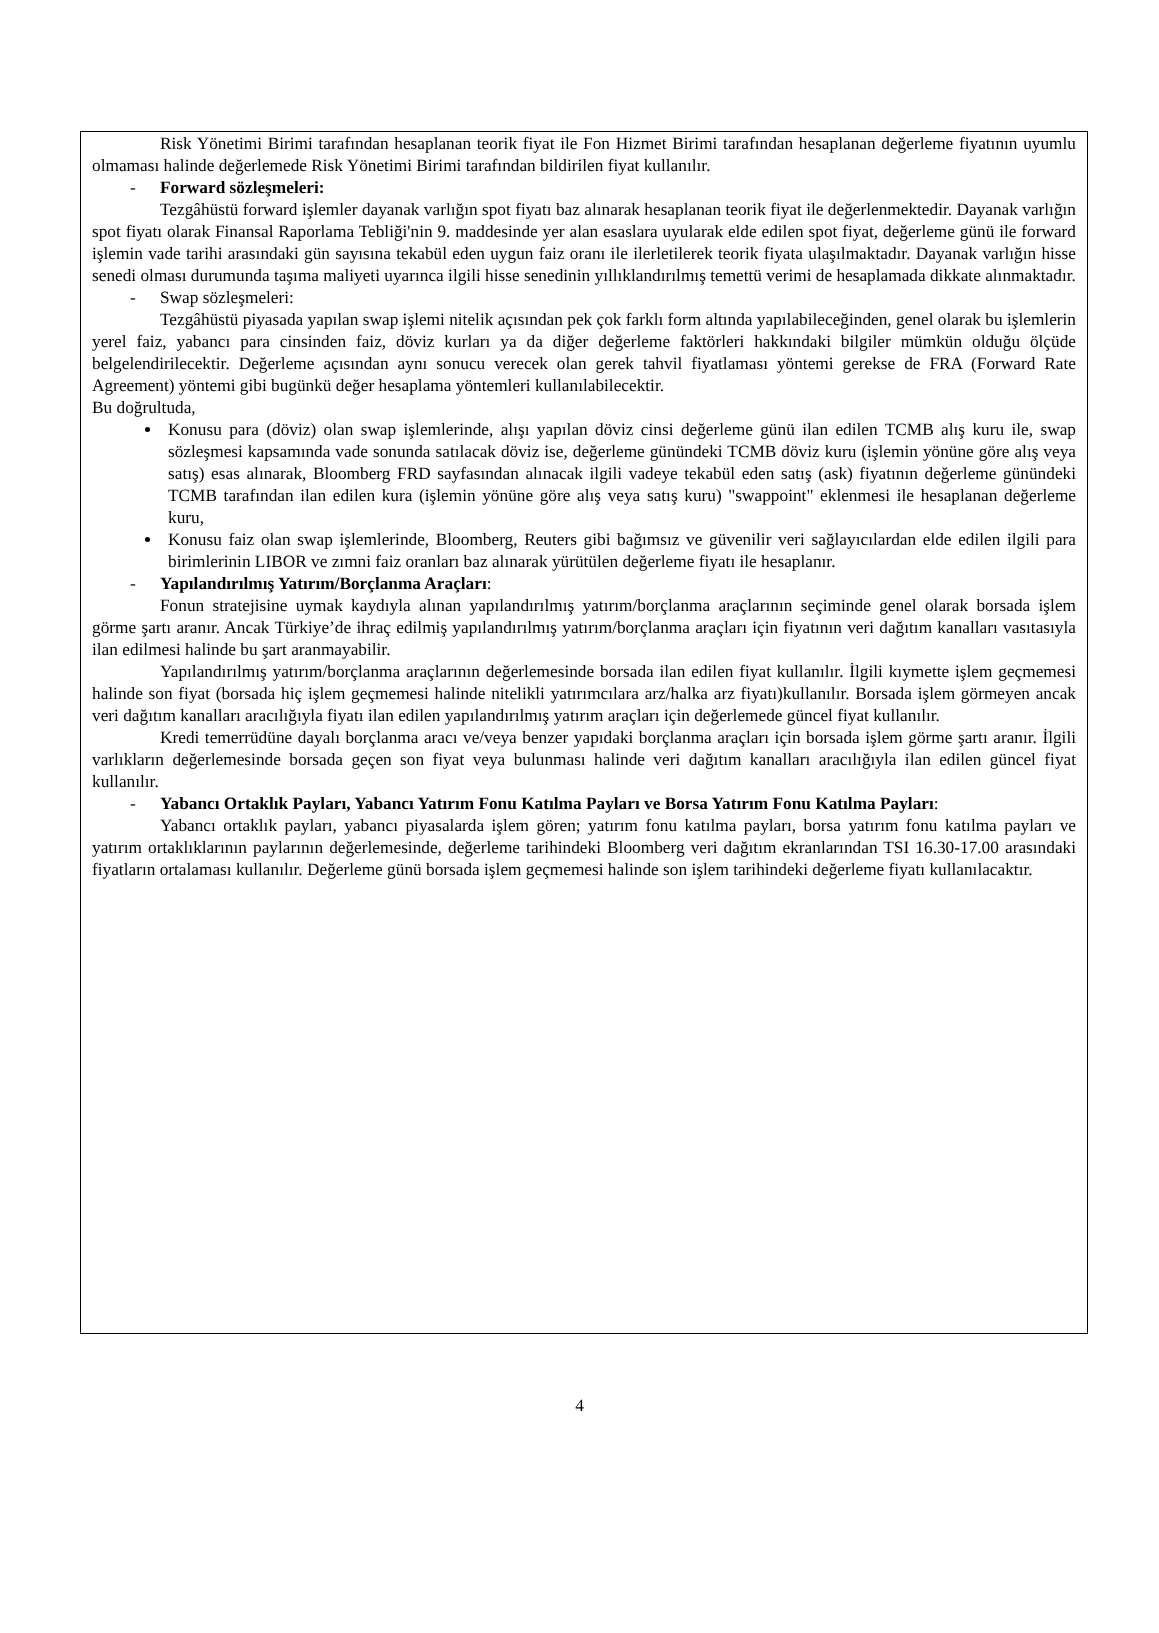Risk Yönetimi Birimi tarafından hesaplanan teorik fiyat ile Fon Hizmet Birimi tarafından hesaplanan değerleme fiyatının uyumlu olmaması halinde değerlemede Risk Yönetimi Birimi tarafından bildirilen fiyat kullanılır.
- Forward sözleşmeleri:
Tezgâhüstü forward işlemler dayanak varlığın spot fiyatı baz alınarak hesaplanan teorik fiyat ile değerlenmektedir. Dayanak varlığın spot fiyatı olarak Finansal Raporlama Tebliği'nin 9. maddesinde yer alan esaslara uyularak elde edilen spot fiyat, değerleme günü ile forward işlemin vade tarihi arasındaki gün sayısına tekabül eden uygun faiz oranı ile ilerletilerek teorik fiyata ulaşılmaktadır. Dayanak varlığın hisse senedi olması durumunda taşıma maliyeti uyarınca ilgili hisse senedinin yıllıklandırılmış temettü verimi de hesaplamada dikkate alınmaktadır.
- Swap sözleşmeleri:
Tezgâhüstü piyasada yapılan swap işlemi nitelik açısından pek çok farklı form altında yapılabileceğinden, genel olarak bu işlemlerin yerel faiz, yabancı para cinsinden faiz, döviz kurları ya da diğer değerleme faktörleri hakkındaki bilgiler mümkün olduğu ölçüde belgelendirilecektir. Değerleme açısından aynı sonucu verecek olan gerek tahvil fiyatlaması yöntemi gerekse de FRA (Forward Rate Agreement) yöntemi gibi bugünkü değer hesaplama yöntemleri kullanılabilecektir.
Bu doğrultuda,
Konusu para (döviz) olan swap işlemlerinde, alışı yapılan döviz cinsi değerleme günü ilan edilen TCMB alış kuru ile, swap sözleşmesi kapsamında vade sonunda satılacak döviz ise, değerleme günündeki TCMB döviz kuru (işlemin yönüne göre alış veya satış) esas alınarak, Bloomberg FRD sayfasından alınacak ilgili vadeye tekabül eden satış (ask) fiyatının değerleme günündeki TCMB tarafından ilan edilen kura (işlemin yönüne göre alış veya satış kuru) "swappoint" eklenmesi ile hesaplanan değerleme kuru,
Konusu faiz olan swap işlemlerinde, Bloomberg, Reuters gibi bağımsız ve güvenilir veri sağlayıcılardan elde edilen ilgili para birimlerinin LIBOR ve zımni faiz oranları baz alınarak yürütülen değerleme fiyatı ile hesaplanır.
- Yapılandırılmış Yatırım/Borçlanma Araçları:
Fonun stratejisine uymak kaydıyla alınan yapılandırılmış yatırım/borçlanma araçlarının seçiminde genel olarak borsada işlem görme şartı aranır. Ancak Türkiye’de ihraç edilmiş yapılandırılmış yatırım/borçlanma araçları için fiyatının veri dağıtım kanalları vasıtasıyla ilan edilmesi halinde bu şart aranmayabilir.
Yapılandırılmış yatırım/borçlanma araçlarının değerlemesinde borsada ilan edilen fiyat kullanılır. İlgili kıymette işlem geçmemesi halinde son fiyat (borsada hiç işlem geçmemesi halinde nitelikli yatırımcılara arz/halka arz fiyatı)kullanılır. Borsada işlem görmeyen ancak veri dağıtım kanalları aracılığıyla fiyatı ilan edilen yapılandırılmış yatırım araçları için değerlemede güncel fiyat kullanılır.
Kredi temerrüdüne dayalı borçlanma aracı ve/veya benzer yapıdaki borçlanma araçları için borsada işlem görme şartı aranır. İlgili varlıkların değerlemesinde borsada geçen son fiyat veya bulunması halinde veri dağıtım kanalları aracılığıyla ilan edilen güncel fiyat kullanılır.
- Yabancı Ortaklık Payları, Yabancı Yatırım Fonu Katılma Payları ve Borsa Yatırım Fonu Katılma Payları:
Yabancı ortaklık payları, yabancı piyasalarda işlem gören; yatırım fonu katılma payları, borsa yatırım fonu katılma payları ve yatırım ortaklıklarının paylarının değerlemesinde, değerleme tarihindeki Bloomberg veri dağıtım ekranlarından TSI 16.30-17.00 arasındaki fiyatların ortalaması kullanılır. Değerleme günü borsada işlem geçmemesi halinde son işlem tarihindeki değerleme fiyatı kullanılacaktır.
4